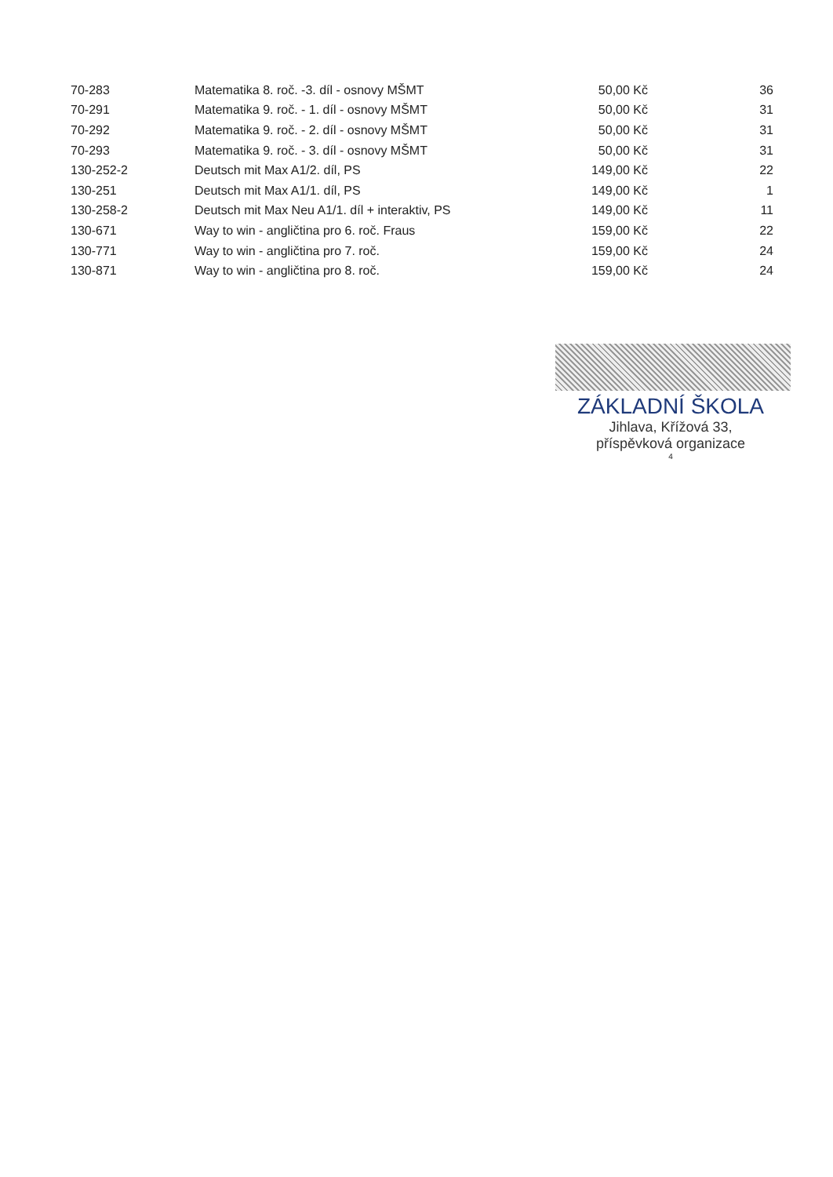| 70-283 | Matematika 8. roč. -3. díl - osnovy MŠMT | 50,00 Kč | 36 |
| 70-291 | Matematika 9. roč. - 1. díl - osnovy MŠMT | 50,00 Kč | 31 |
| 70-292 | Matematika 9. roč. - 2. díl - osnovy MŠMT | 50,00 Kč | 31 |
| 70-293 | Matematika 9. roč. - 3. díl - osnovy MŠMT | 50,00 Kč | 31 |
| 130-252-2 | Deutsch mit Max A1/2. díl, PS | 149,00 Kč | 22 |
| 130-251 | Deutsch mit Max A1/1. díl, PS | 149,00 Kč | 1 |
| 130-258-2 | Deutsch mit Max Neu A1/1. díl + interaktiv, PS | 149,00 Kč | 11 |
| 130-671 | Way to win - angličtina pro 6. roč. Fraus | 159,00 Kč | 22 |
| 130-771 | Way to win - angličtina pro 7. roč. | 159,00 Kč | 24 |
| 130-871 | Way to win - angličtina pro 8. roč. | 159,00 Kč | 24 |
ZÁKLADNÍ ŠKOLA
Jihlava, Křížová 33,
příspěvková organizace
4